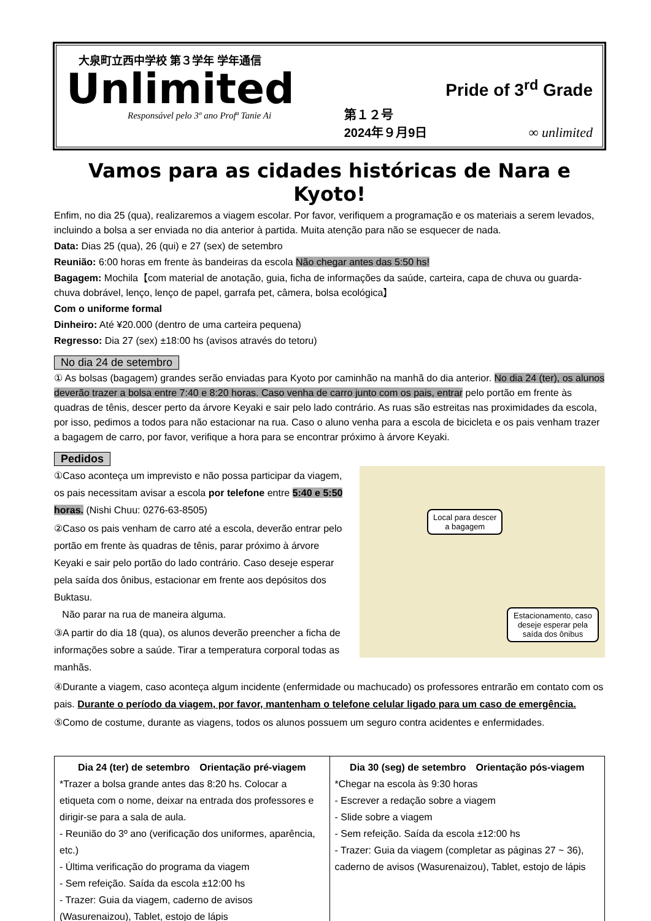大泉町立西中学校 第３学年 学年通信
Unlimited
Responsável pelo 3º ano Profª Tanie Ai
第１２号
2024年９月9日
Pride of 3<sup>rd</sup> Grade
∞ unlimited
Vamos para as cidades históricas de Nara e Kyoto!
Enfim, no dia 25 (qua), realizaremos a viagem escolar. Por favor, verifiquem a programação e os materiais a serem levados, incluindo a bolsa a ser enviada no dia anterior à partida. Muita atenção para não se esquecer de nada.
Data: Dias 25 (qua), 26 (qui) e 27 (sex) de setembro
Reunião: 6:00 horas em frente às bandeiras da escola Não chegar antes das 5:50 hs!
Bagagem: Mochila【com material de anotação, guia, ficha de informações da saúde, carteira, capa de chuva ou guarda-chuva dobrável, lenço, lenço de papel, garrafa pet, câmera, bolsa ecológica】
Com o uniforme formal
Dinheiro: Até ¥20.000 (dentro de uma carteira pequena)
Regresso: Dia 27 (sex) ±18:00 hs (avisos através do tetoru)
No dia 24 de setembro
① As bolsas (bagagem) grandes serão enviadas para Kyoto por caminhão na manhã do dia anterior. No dia 24 (ter), os alunos deverão trazer a bolsa entre 7:40 e 8:20 horas. Caso venha de carro junto com os pais, entrar pelo portão em frente às quadras de tênis, descer perto da árvore Keyaki e sair pelo lado contrário. As ruas são estreitas nas proximidades da escola, por isso, pedimos a todos para não estacionar na rua. Caso o aluno venha para a escola de bicicleta e os pais venham trazer a bagagem de carro, por favor, verifique a hora para se encontrar próximo à árvore Keyaki.
Pedidos
①Caso aconteça um imprevisto e não possa participar da viagem, os pais necessitam avisar a escola por telefone entre 5:40 e 5:50 horas. (Nishi Chuu: 0276-63-8505)
②Caso os pais venham de carro até a escola, deverão entrar pelo portão em frente às quadras de tênis, parar próximo à árvore Keyaki e sair pelo portão do lado contrário. Caso deseje esperar pela saída dos ônibus, estacionar em frente aos depósitos dos Buktasu.
Não parar na rua de maneira alguma.
③A partir do dia 18 (qua), os alunos deverão preencher a ficha de informações sobre a saúde. Tirar a temperatura corporal todas as manhãs.
Local para descer
a bagagem
Estacionamento, caso deseje esperar pela saída dos ônibus
④Durante a viagem, caso aconteça algum incidente (enfermidade ou machucado) os professores entrarão em contato com os pais. Durante o período da viagem, por favor, mantenham o telefone celular ligado para um caso de emergência.
⑤Como de costume, durante as viagens, todos os alunos possuem um seguro contra acidentes e enfermidades.
| Dia 24 (ter) de setembro Orientação pré-viagem *Trazer a bolsa grande antes das 8:20 hs. Colocar a etiqueta com o nome, deixar na entrada dos professores e dirigir-se para a sala de aula. - Reunião do 3º ano (verificação dos uniformes, aparência, etc.) - Última verificação do programa da viagem - Sem refeição. Saída da escola ±12:00 hs - Trazer: Guia da viagem, caderno de avisos (Wasurenaizou), Tablet, estojo de lápis | Dia 30 (seg) de setembro Orientação pós-viagem *Chegar na escola às 9:30 horas - Escrever a redação sobre a viagem - Slide sobre a viagem - Sem refeição. Saída da escola ±12:00 hs - Trazer: Guia da viagem (completar as páginas 27 ~ 36), caderno de avisos (Wasurenaizou), Tablet, estojo de lápis |